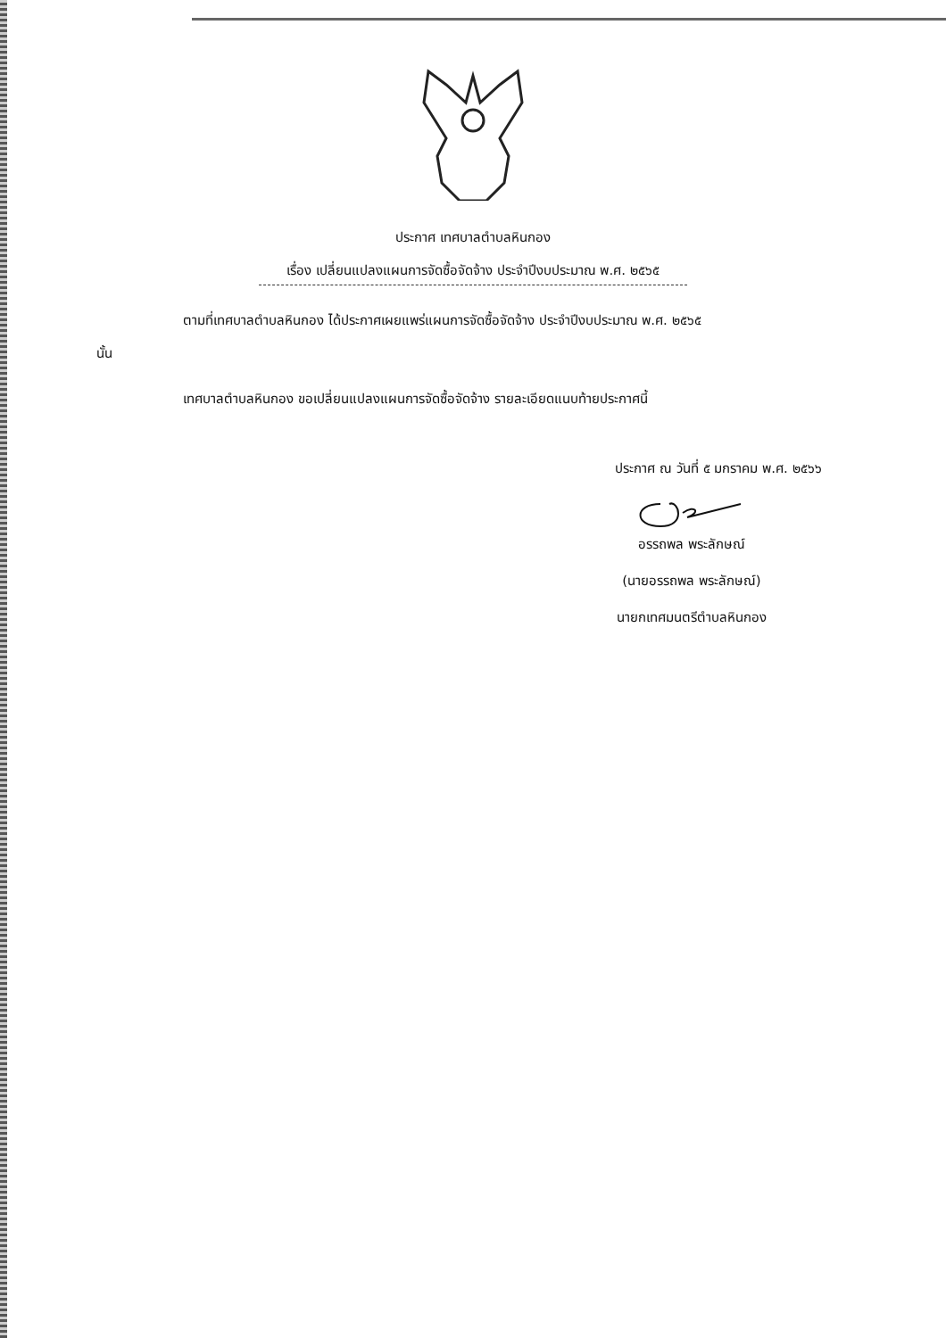ประกาศ เทศบาลตำบลหินกอง
เรื่อง เปลี่ยนแปลงแผนการจัดซื้อจัดจ้าง ประจำปีงบประมาณ พ.ศ. ๒๕๖๕
ตามที่เทศบาลตำบลหินกอง ได้ประกาศเผยแพร่แผนการจัดซื้อจัดจ้าง ประจำปีงบประมาณ พ.ศ. ๒๕๖๕
นั้น
เทศบาลตำบลหินกอง ขอเปลี่ยนแปลงแผนการจัดซื้อจัดจ้าง รายละเอียดแนบท้ายประกาศนี้
ประกาศ ณ วันที่ ๕ มกราคม พ.ศ. ๒๕๖๖
อรรถพล พระลักษณ์
(นายอรรถพล พระลักษณ์)
นายกเทศมนตรีตำบลหินกอง